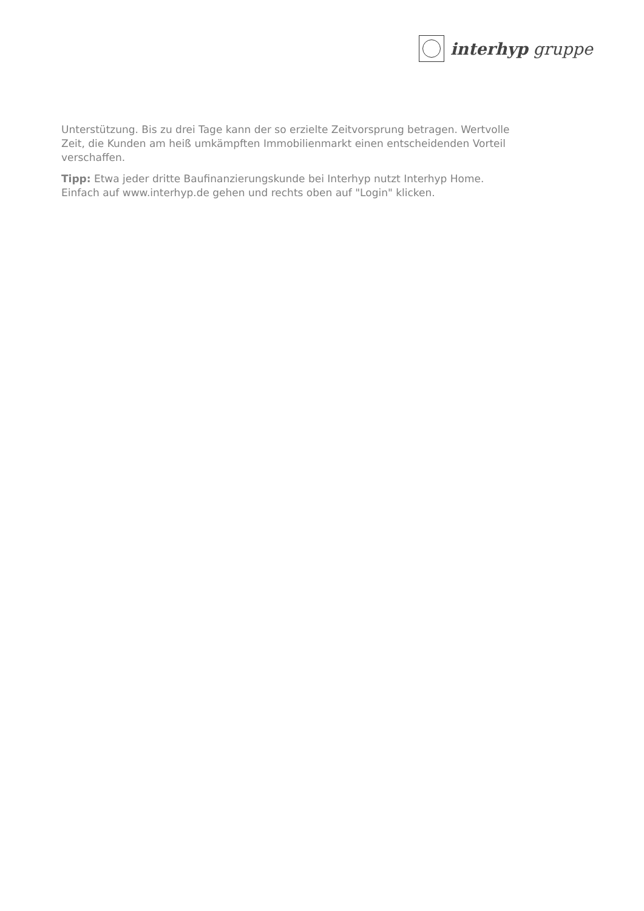interhyp gruppe
Unterstützung. Bis zu drei Tage kann der so erzielte Zeitvorsprung betragen. Wertvolle Zeit, die Kunden am heiß umkämpften Immobilienmarkt einen entscheidenden Vorteil verschaffen.
Tipp: Etwa jeder dritte Baufinanzierungskunde bei Interhyp nutzt Interhyp Home. Einfach auf www.interhyp.de gehen und rechts oben auf "Login" klicken.